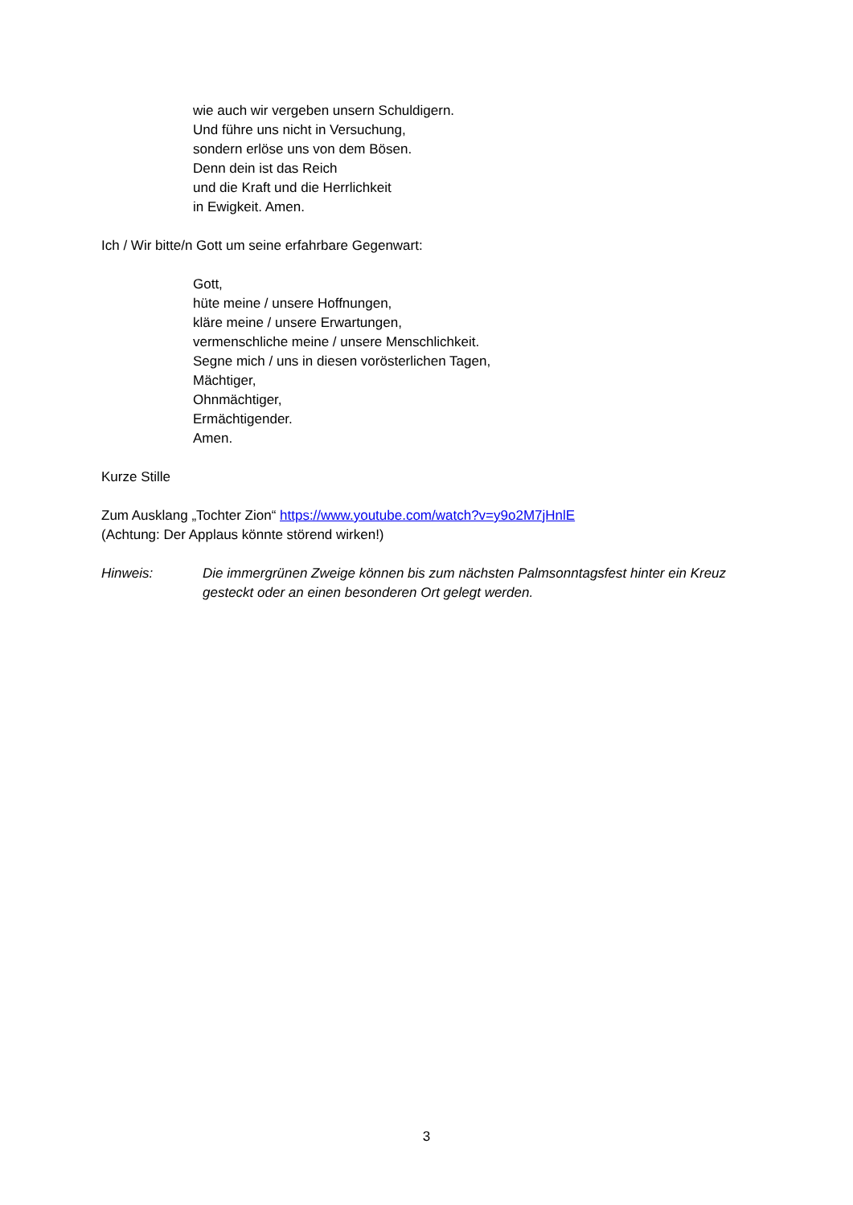wie auch wir vergeben unsern Schuldigern.
Und führe uns nicht in Versuchung,
sondern erlöse uns von dem Bösen.
Denn dein ist das Reich
und die Kraft und die Herrlichkeit
in Ewigkeit. Amen.
Ich / Wir bitte/n Gott um seine erfahrbare Gegenwart:
Gott,
hüte meine / unsere Hoffnungen,
kläre meine / unsere Erwartungen,
vermenschliche meine / unsere Menschlichkeit.
Segne mich / uns in diesen vorösterlichen Tagen,
Mächtiger,
Ohnmächtiger,
Ermächtigender.
Amen.
Kurze Stille
Zum Ausklang „Tochter Zion“ https://www.youtube.com/watch?v=y9o2M7jHnlE
(Achtung: Der Applaus könnte störend wirken!)
Hinweis: Die immergrünen Zweige können bis zum nächsten Palmsonntagsfest hinter ein Kreuz gesteckt oder an einen besonderen Ort gelegt werden.
3